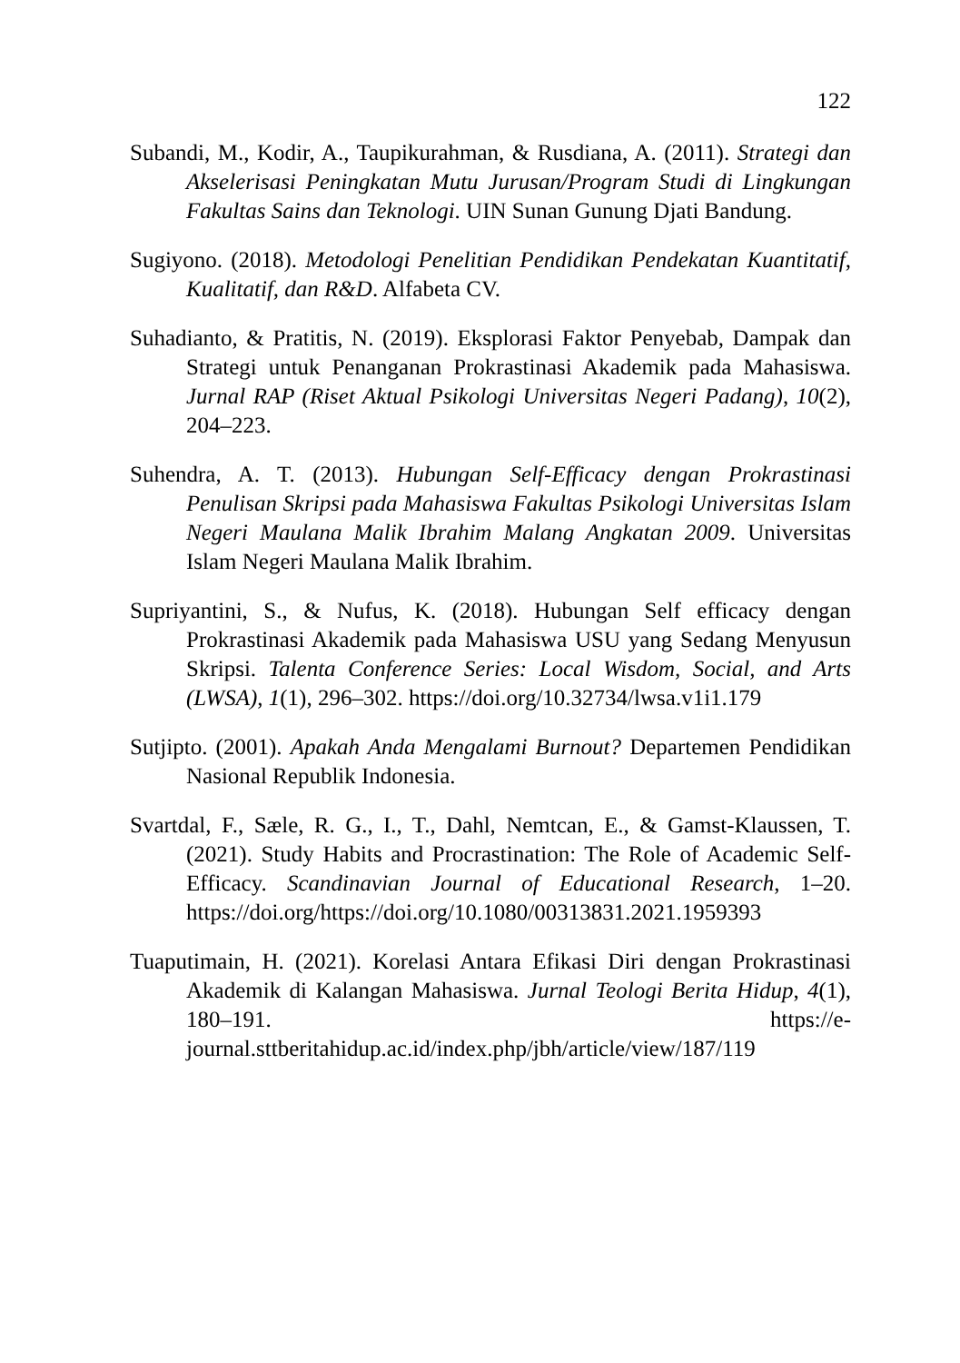122
Subandi, M., Kodir, A., Taupikurahman, & Rusdiana, A. (2011). Strategi dan Akselerisasi Peningkatan Mutu Jurusan/Program Studi di Lingkungan Fakultas Sains dan Teknologi. UIN Sunan Gunung Djati Bandung.
Sugiyono. (2018). Metodologi Penelitian Pendidikan Pendekatan Kuantitatif, Kualitatif, dan R&D. Alfabeta CV.
Suhadianto, & Pratitis, N. (2019). Eksplorasi Faktor Penyebab, Dampak dan Strategi untuk Penanganan Prokrastinasi Akademik pada Mahasiswa. Jurnal RAP (Riset Aktual Psikologi Universitas Negeri Padang), 10(2), 204–223.
Suhendra, A. T. (2013). Hubungan Self-Efficacy dengan Prokrastinasi Penulisan Skripsi pada Mahasiswa Fakultas Psikologi Universitas Islam Negeri Maulana Malik Ibrahim Malang Angkatan 2009. Universitas Islam Negeri Maulana Malik Ibrahim.
Supriyantini, S., & Nufus, K. (2018). Hubungan Self efficacy dengan Prokrastinasi Akademik pada Mahasiswa USU yang Sedang Menyusun Skripsi. Talenta Conference Series: Local Wisdom, Social, and Arts (LWSA), 1(1), 296–302. https://doi.org/10.32734/lwsa.v1i1.179
Sutjipto. (2001). Apakah Anda Mengalami Burnout? Departemen Pendidikan Nasional Republik Indonesia.
Svartdal, F., Sæle, R. G., I., T., Dahl, Nemtcan, E., & Gamst-Klaussen, T. (2021). Study Habits and Procrastination: The Role of Academic Self-Efficacy. Scandinavian Journal of Educational Research, 1–20. https://doi.org/https://doi.org/10.1080/00313831.2021.1959393
Tuaputimain, H. (2021). Korelasi Antara Efikasi Diri dengan Prokrastinasi Akademik di Kalangan Mahasiswa. Jurnal Teologi Berita Hidup, 4(1), 180–191. https://e-journal.sttberitahidup.ac.id/index.php/jbh/article/view/187/119